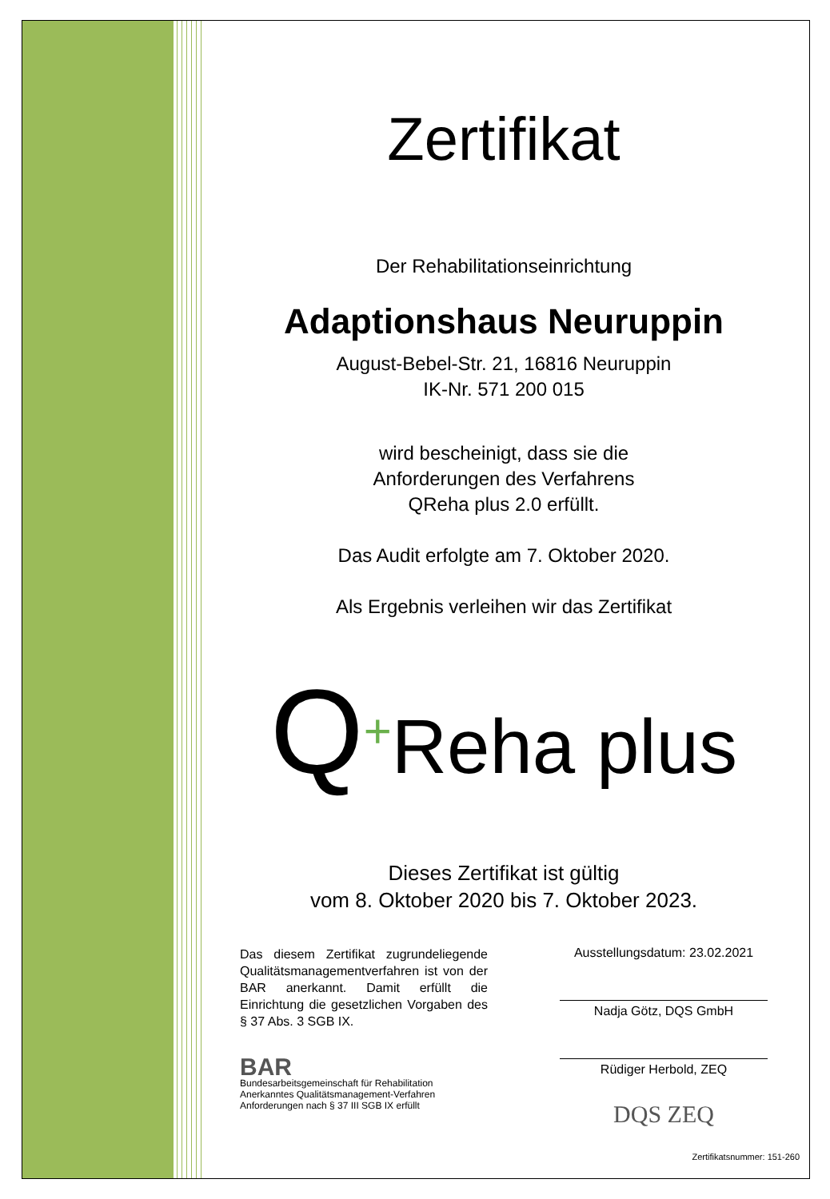Zertifikat
Der Rehabilitationseinrichtung
Adaptionshaus Neuruppin
August-Bebel-Str. 21, 16816 Neuruppin
IK-Nr. 571 200 015
wird bescheinigt, dass sie die
Anforderungen des Verfahrens
QReha plus 2.0 erfüllt.
Das Audit erfolgte am 7. Oktober 2020.
Als Ergebnis verleihen wir das Zertifikat
Q+Reha plus
Dieses Zertifikat ist gültig
vom 8. Oktober 2020 bis 7. Oktober 2023.
Das diesem Zertifikat zugrundeliegende Qualitätsmanagementverfahren ist von der BAR anerkannt. Damit erfüllt die Einrichtung die gesetzlichen Vorgaben des § 37 Abs. 3 SGB IX.
BAR
Bundesarbeitsgemeinschaft für Rehabilitation
Anerkanntes Qualitätsmanagement-Verfahren
Anforderungen nach § 37 III SGB IX erfüllt
Ausstellungsdatum: 23.02.2021
Nadja Götz, DQS GmbH
Rüdiger Herbold, ZEQ
DQS ZEQ
Zertifikatsnummer: 151-260